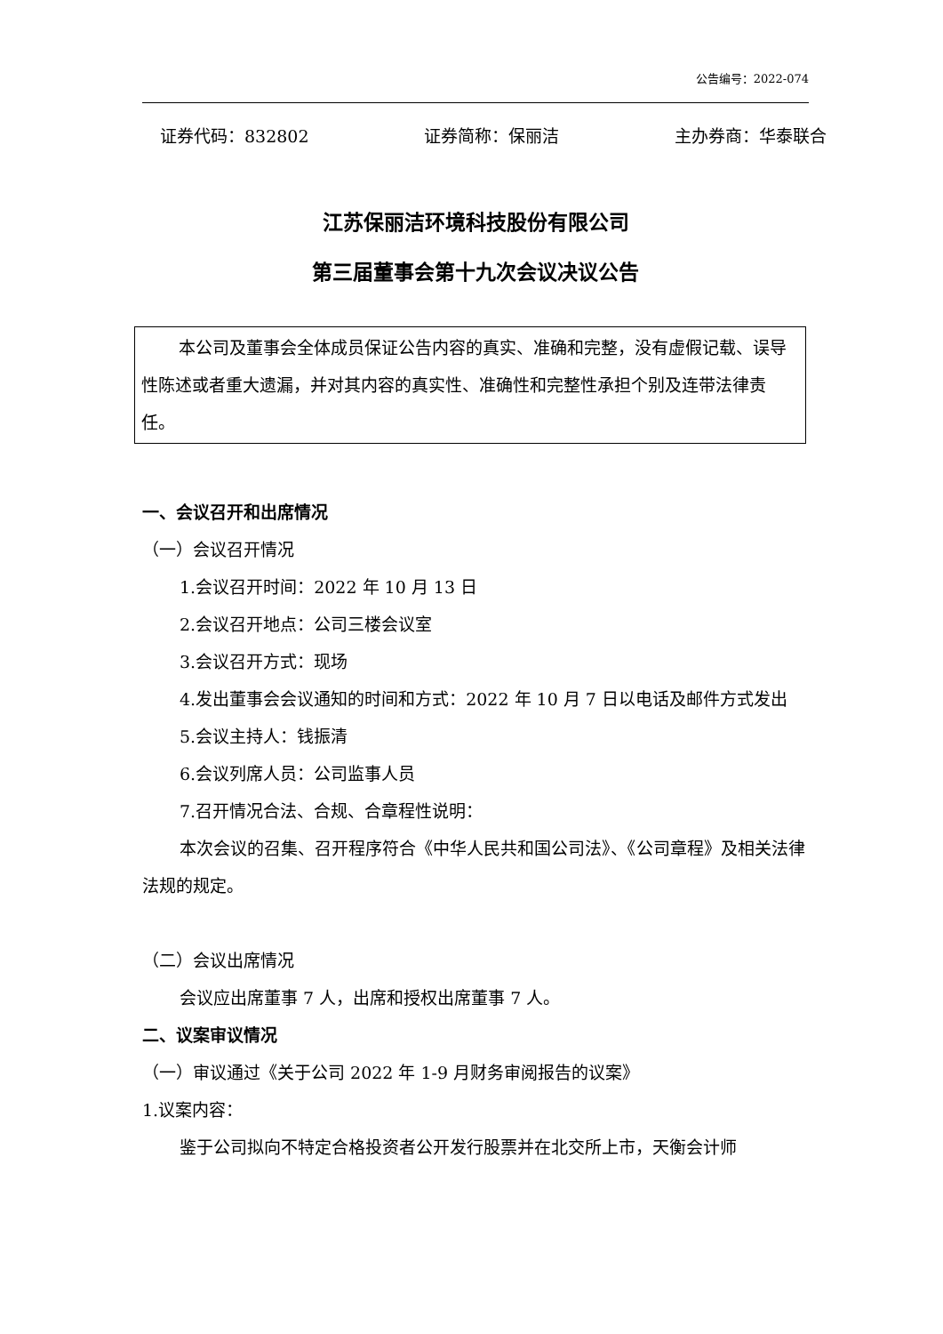公告编号：2022-074
证券代码：832802 证券简称：保丽洁 主办券商：华泰联合
江苏保丽洁环境科技股份有限公司
第三届董事会第十九次会议决议公告
本公司及董事会全体成员保证公告内容的真实、准确和完整，没有虚假记载、误导性陈述或者重大遗漏，并对其内容的真实性、准确性和完整性承担个别及连带法律责任。
一、会议召开和出席情况
（一）会议召开情况
1.会议召开时间：2022 年 10 月 13 日
2.会议召开地点：公司三楼会议室
3.会议召开方式：现场
4.发出董事会会议通知的时间和方式：2022 年 10 月 7 日以电话及邮件方式发出
5.会议主持人：钱振清
6.会议列席人员：公司监事人员
7.召开情况合法、合规、合章程性说明：
本次会议的召集、召开程序符合《中华人民共和国公司法》、《公司章程》及相关法律法规的规定。
（二）会议出席情况
会议应出席董事 7 人，出席和授权出席董事 7 人。
二、议案审议情况
（一）审议通过《关于公司 2022 年 1-9 月财务审阅报告的议案》
1.议案内容：
鉴于公司拟向不特定合格投资者公开发行股票并在北交所上市，天衡会计师